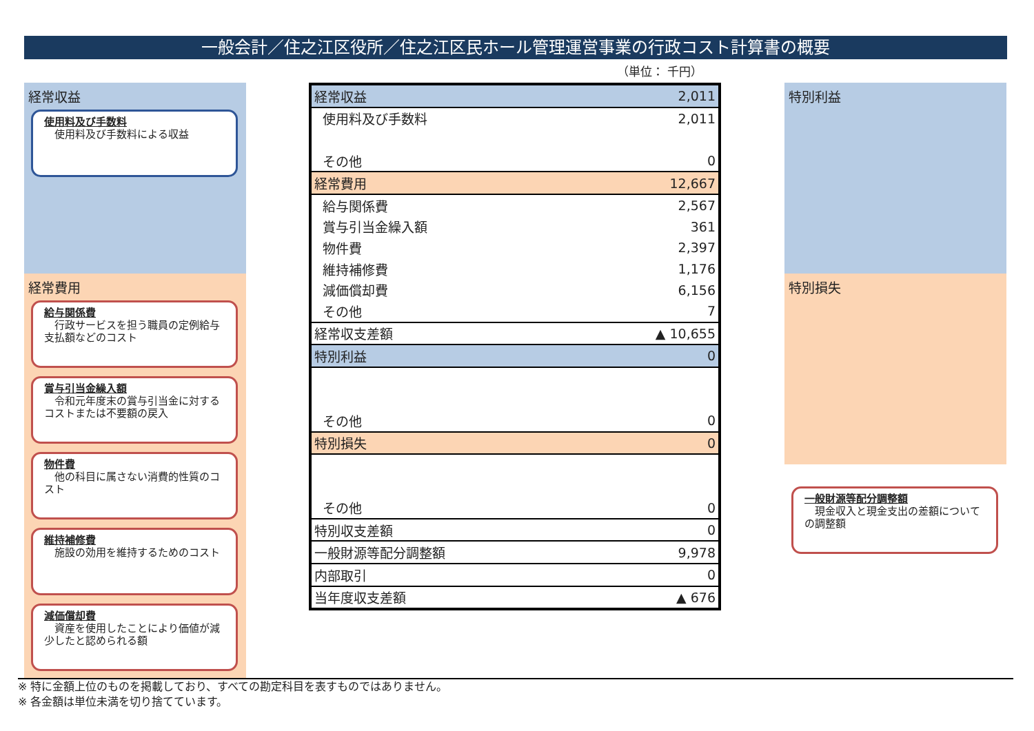一般会計／住之江区役所／住之江区民ホール管理運営事業の行政コスト計算書の概要
（単位： 千円）
経常収益
使用料及び手数料
　使用料及び手数料による収益
経常費用
給与関係費
　行政サービスを担う職員の定例給与支払額などのコスト
賞与引当金繰入額
　令和元年度末の賞与引当金に対するコストまたは不要額の戻入
物件費
　他の科目に属さない消費的性質のコスト
維持補修費
　施設の効用を維持するためのコスト
減価償却費
　資産を使用したことにより価値が減少したと認められる額
特別利益
特別損失
一般財源等配分調整額
　現金収入と現金支出の差額についての調整額
| 経常収益 | 2,011 |
| 使用料及び手数料 | 2,011 |
| その他 | 0 |
| 経常費用 | 12,667 |
| 給与関係費 | 2,567 |
| 賞与引当金繰入額 | 361 |
| 物件費 | 2,397 |
| 維持補修費 | 1,176 |
| 減価償却費 | 6,156 |
| その他 | 7 |
| 経常収支差額 | ▲ 10,655 |
| 特別利益 | 0 |
| その他 | 0 |
| 特別損失 | 0 |
| その他 | 0 |
| 特別収支差額 | 0 |
| 一般財源等配分調整額 | 9,978 |
| 内部取引 | 0 |
| 当年度収支差額 | ▲ 676 |
※ 特に金額上位のものを掲載しており、すべての勘定科目を表すものではありません。
※ 各金額は単位未満を切り捨てています。